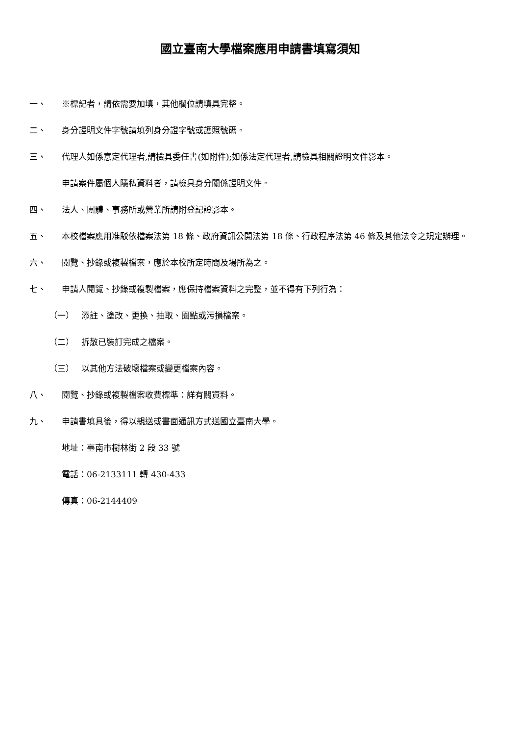國立臺南大學檔案應用申請書填寫須知
一、 ※標記者，請依需要加填，其他欄位請填具完整。
二、 身分證明文件字號請填列身分證字號或護照號碼。
三、 代理人如係意定代理者,請檢具委任書(如附件);如係法定代理者,請檢具相關證明文件影本。
申請案件屬個人隱私資料者，請檢具身分關係證明文件。
四、 法人、團體、事務所或營業所請附登記證影本。
五、 本校檔案應用准駁依檔案法第 18 條、政府資訊公開法第 18 條、行政程序法第 46 條及其他法令之規定辦理。
六、 閱覽、抄錄或複製檔案，應於本校所定時間及場所為之。
七、 申請人閱覽、抄錄或複製檔案，應保持檔案資料之完整，並不得有下列行為：
（一） 添註、塗改、更換、抽取、圈點或污損檔案。
（二） 拆散已裝訂完成之檔案。
（三） 以其他方法破壞檔案或變更檔案內容。
八、 閱覽、抄錄或複製檔案收費標準：詳有關資料。
九、 申請書填具後，得以親送或書面通訊方式送國立臺南大學。
地址：臺南市樹林街 2 段 33 號
電話：06-2133111 轉 430-433
傳真：06-2144409